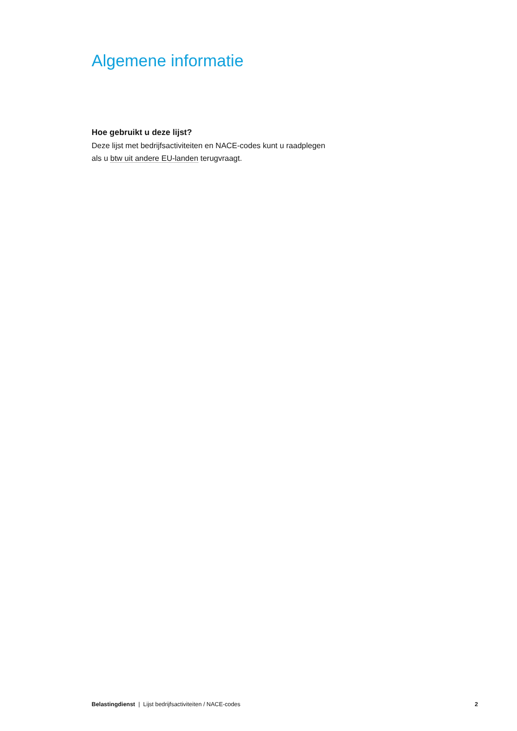Algemene informatie
Hoe gebruikt u deze lijst?
Deze lijst met bedrijfsactiviteiten en NACE-codes kunt u raadplegen als u btw uit andere EU-landen terugvraagt.
Belastingdienst | Lijst bedrijfsactiviteiten / NACE-codes 2